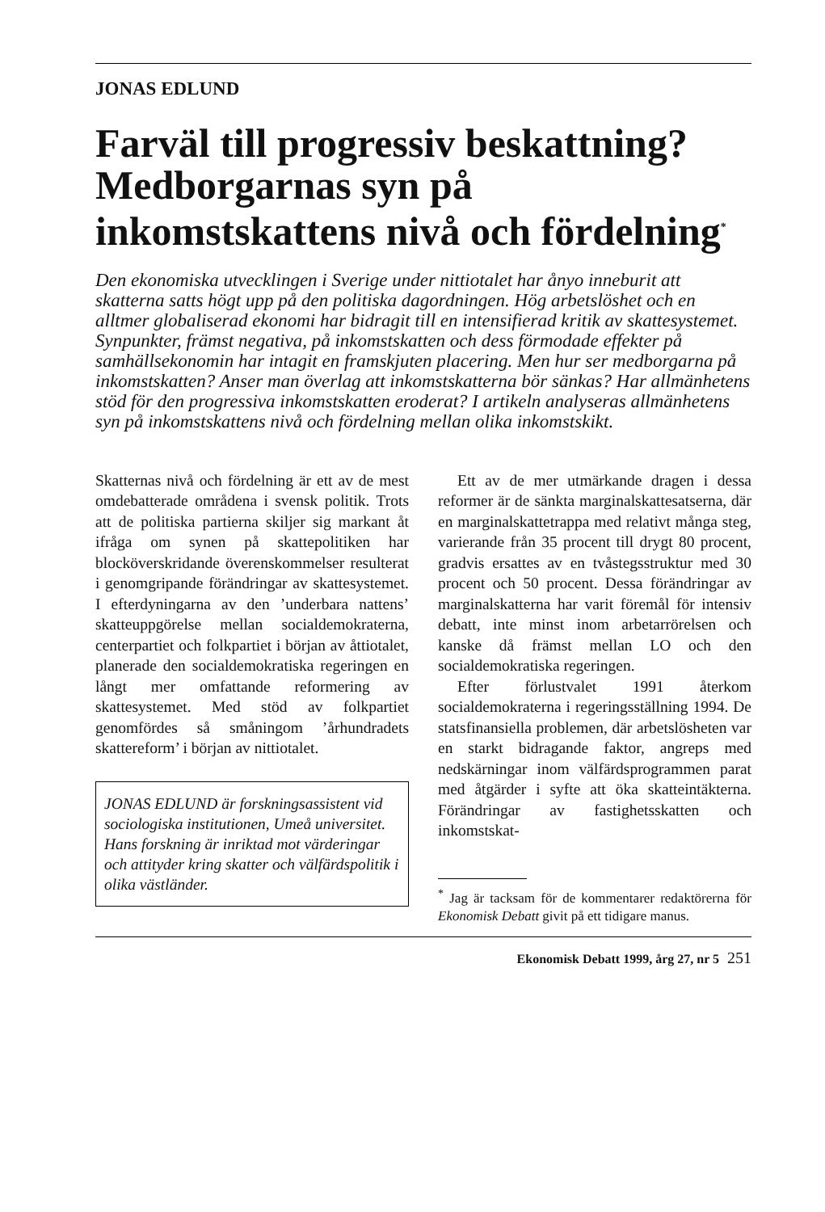JONAS EDLUND
Farväl till progressiv beskattning? Medborgarnas syn på inkomstskattens nivå och fördelning<sup>*</sup>
Den ekonomiska utvecklingen i Sverige under nittiotalet har ånyo inneburit att skatterna satts högt upp på den politiska dagordningen. Hög arbetslöshet och en alltmer globaliserad ekonomi har bidragit till en intensifierad kritik av skattesystemet. Synpunkter, främst negativa, på inkomstskatten och dess förmodade effekter på samhällsekonomin har intagit en framskjuten placering. Men hur ser medborgarna på inkomstskatten? Anser man överlag att inkomstskatterna bör sänkas? Har allmänhetens stöd för den progressiva inkomstskatten eroderat? I artikeln analyseras allmänhetens syn på inkomstskattens nivå och fördelning mellan olika inkomstskikt.
Skatternas nivå och fördelning är ett av de mest omdebatterade områdena i svensk politik. Trots att de politiska partierna skiljer sig markant åt ifråga om synen på skattepolitiken har blocköverskridande överenskommelser resulterat i genomgripande förändringar av skattesystemet. I efterdyningarna av den ’underbara nattens’ skatteuppgörelse mellan socialdemokraterna, centerpartiet och folkpartiet i början av åttiotalet, planerade den socialdemokratiska regeringen en långt mer omfattande reformering av skattesystemet. Med stöd av folkpartiet genomfördes så småningom ’århundradets skattereform’ i början av nittiotalet.
JONAS EDLUND är forskningsassistent vid sociologiska institutionen, Umeå universitet. Hans forskning är inriktad mot värderingar och attityder kring skatter och välfärdspolitik i olika västländer.
Ett av de mer utmärkande dragen i dessa reformer är de sänkta marginalskattesatserna, där en marginalskattetrappa med relativt många steg, varierande från 35 procent till drygt 80 procent, gradvis ersattes av en tvåstegsstruktur med 30 procent och 50 procent. Dessa förändringar av marginalskatterna har varit föremål för intensiv debatt, inte minst inom arbetarrörelsen och kanske då främst mellan LO och den socialdemokratiska regeringen.
Efter förlustvalet 1991 återkom socialdemokraterna i regeringsställning 1994. De statsfinansiella problemen, där arbetslösheten var en starkt bidragande faktor, angreps med nedskärningar inom välfärdsprogrammen parat med åtgärder i syfte att öka skatteintäkterna. Förändringar av fastighetsskatten och inkomstskat-
<sup>*</sup> Jag är tacksam för de kommentarer redaktörerna för Ekonomisk Debatt givit på ett tidigare manus.
Ekonomisk Debatt 1999, årg 27, nr 5 251